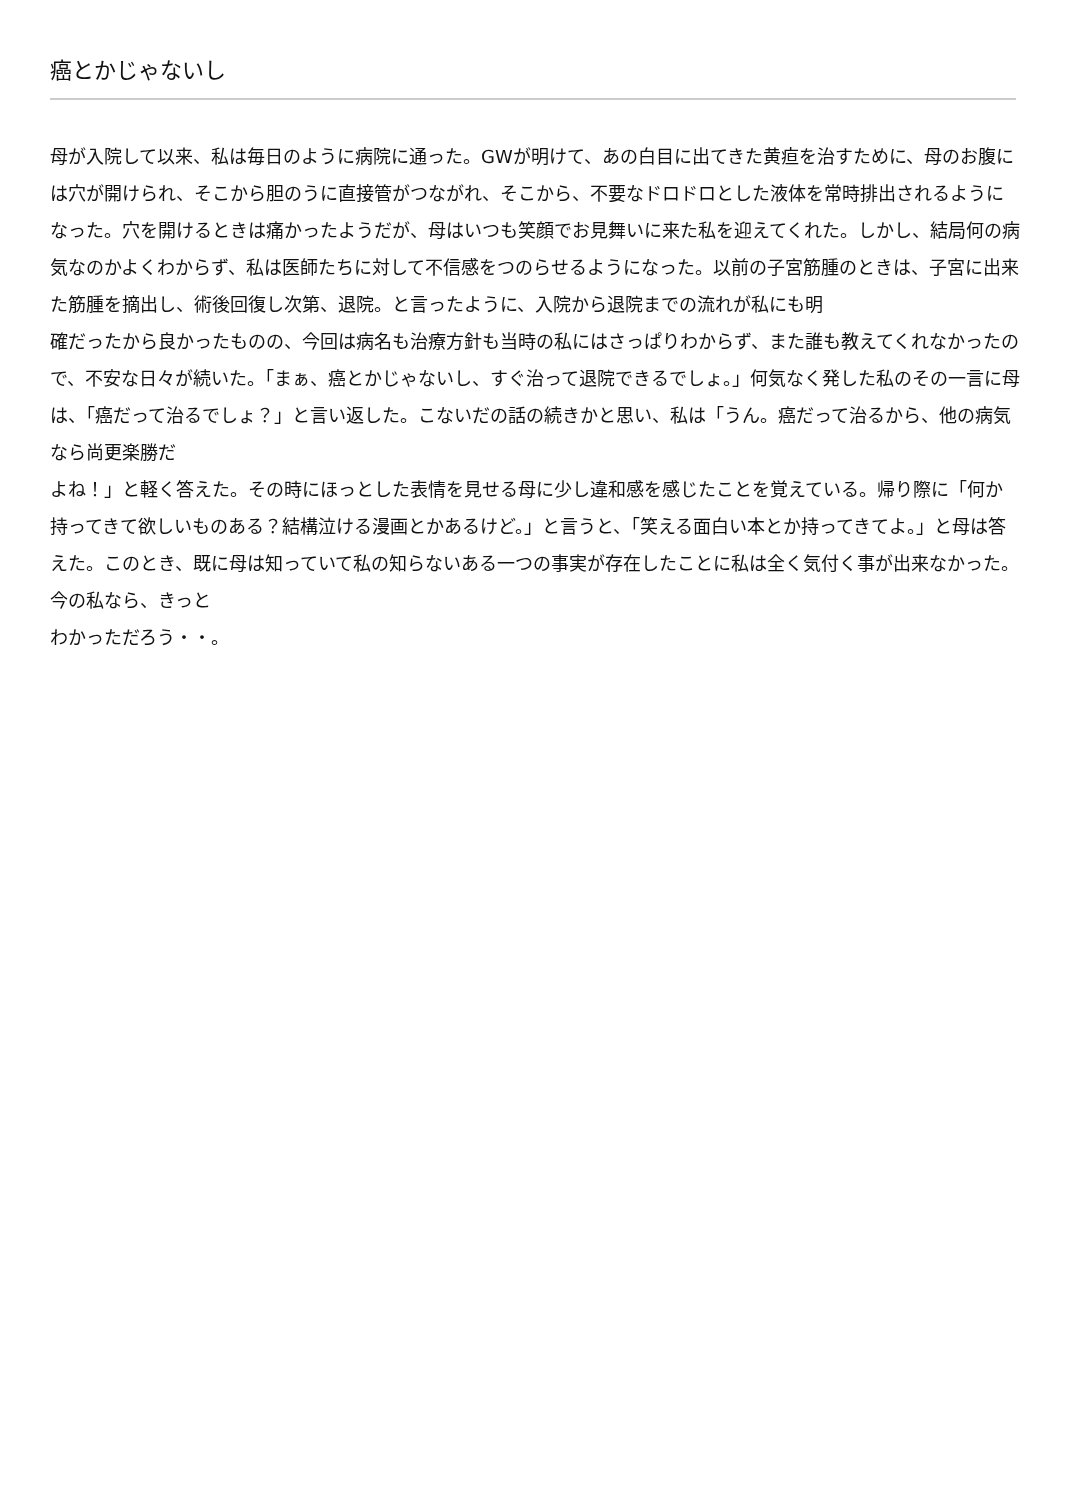癌とかじゃないし
母が入院して以来、私は毎日のように病院に通った。GWが明けて、あの白目に出てきた黄疸を治すために、母のお腹には穴が開けられ、そこから胆のうに直接管がつながれ、そこから、不要なドロドロとした液体を常時排出されるようになった。穴を開けるときは痛かったようだが、母はいつも笑顔でお見舞いに来た私を迎えてくれた。しかし、結局何の病気なのかよくわからず、私は医師たちに対して不信感をつのらせるようになった。以前の子宮筋腫のときは、子宮に出来た筋腫を摘出し、術後回復し次第、退院。と言ったように、入院から退院までの流れが私にも明
確だったから良かったものの、今回は病名も治療方針も当時の私にはさっぱりわからず、また誰も教えてくれなかったので、不安な日々が続いた。「まぁ、癌とかじゃないし、すぐ治って退院できるでしょ。」何気なく発した私のその一言に母は、「癌だって治るでしょ？」と言い返した。こないだの話の続きかと思い、私は「うん。癌だって治るから、他の病気なら尚更楽勝だ
よね！」と軽く答えた。その時にほっとした表情を見せる母に少し違和感を感じたことを覚えている。帰り際に「何か持ってきて欲しいものある？結構泣ける漫画とかあるけど。」と言うと、「笑える面白い本とか持ってきてよ。」と母は答えた。このとき、既に母は知っていて私の知らないある一つの事実が存在したことに私は全く気付く事が出来なかった。今の私なら、きっと
わかっただろう・・。